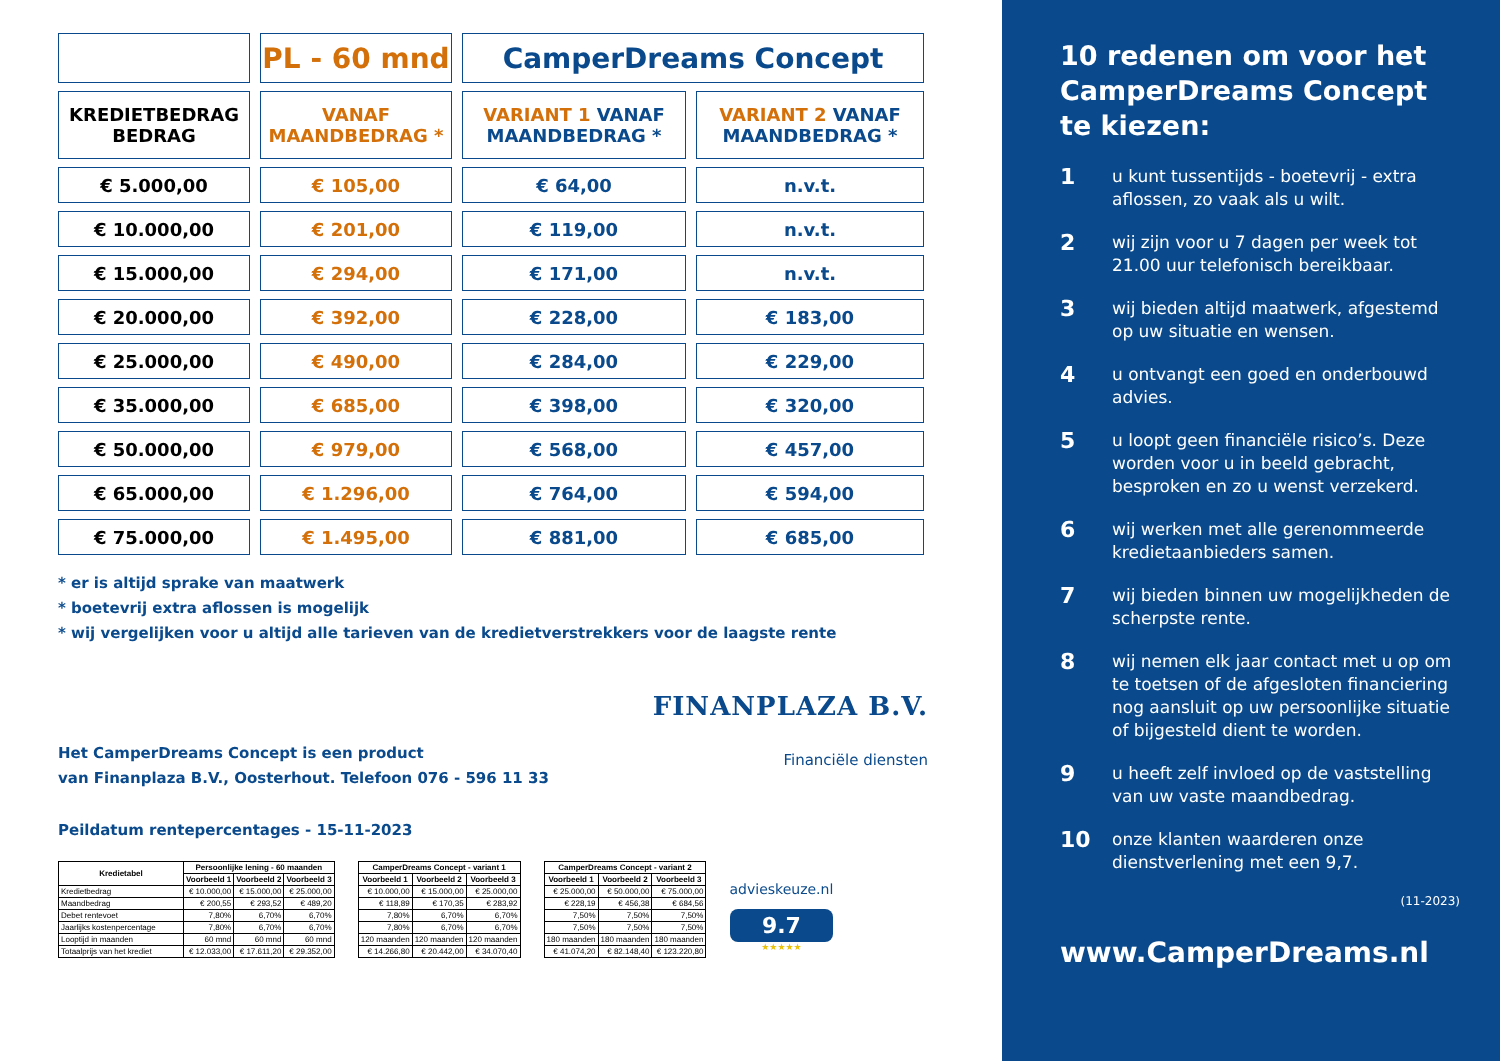| | PL - 60 mnd | CamperDreams Concept | |
| KREDIETBEDRAG BEDRAG | VANAF MAANDBEDRAG * | VARIANT 1 VANAF MAANDBEDRAG * | VARIANT 2 VANAF MAANDBEDRAG * |
| € 5.000,00 | € 105,00 | € 64,00 | n.v.t. |
| € 10.000,00 | € 201,00 | € 119,00 | n.v.t. |
| € 15.000,00 | € 294,00 | € 171,00 | n.v.t. |
| € 20.000,00 | € 392,00 | € 228,00 | € 183,00 |
| € 25.000,00 | € 490,00 | € 284,00 | € 229,00 |
| € 35.000,00 | € 685,00 | € 398,00 | € 320,00 |
| € 50.000,00 | € 979,00 | € 568,00 | € 457,00 |
| € 65.000,00 | € 1.296,00 | € 764,00 | € 594,00 |
| € 75.000,00 | € 1.495,00 | € 881,00 | € 685,00 |
* er is altijd sprake van maatwerk
* boetevrij extra aflossen is mogelijk
* wij vergelijken voor u altijd alle tarieven van de kredietverstrekkers voor de laagste rente
Het CamperDreams Concept is een product
van Finanplaza B.V., Oosterhout. Telefoon 076 - 596 11 33
FINANPLAZA B.V.
Financiële diensten
Peildatum rentepercentages - 15-11-2023
| Kredietabel | Persoonlijke lening - 60 maanden | | |
| --- | --- | --- | --- |
| | Voorbeeld 1 | Voorbeeld 2 | Voorbeeld 3 |
| Kredietbedrag | € 10.000,00 | € 15.000,00 | € 25.000,00 |
| Maandbedrag | € 200,55 | € 293,52 | € 489,20 |
| Debet rentevoet | 7,80% | 6,70% | 6,70% |
| Jaarlijks kostenpercentage | 7,80% | 6,70% | 6,70% |
| Looptijd in maanden | 60 mnd | 60 mnd | 60 mnd |
| Totaalprijs van het krediet | € 12.033,00 | € 17.611,20 | € 29.352,00 |
| CamperDreams Concept - variant 1 | | |
| --- | --- | --- |
| Voorbeeld 1 | Voorbeeld 2 | Voorbeeld 3 |
| € 10.000,00 | € 15.000,00 | € 25.000,00 |
| € 118,89 | € 170,35 | € 283,92 |
| 7,80% | 6,70% | 6,70% |
| 7,80% | 6,70% | 6,70% |
| 120 maanden | 120 maanden | 120 maanden |
| € 14.266,80 | € 20.442,00 | € 34.070,40 |
| CamperDreams Concept - variant 2 | | |
| --- | --- | --- |
| Voorbeeld 1 | Voorbeeld 2 | Voorbeeld 3 |
| € 25.000,00 | € 50.000,00 | € 75.000,00 |
| € 228,19 | € 456,38 | € 684,56 |
| 7,50% | 7,50% | 7,50% |
| 7,50% | 7,50% | 7,50% |
| 180 maanden | 180 maanden | 180 maanden |
| € 41.074,20 | € 82.148,40 | € 123.220,80 |
advieskeuze.nl
9.7
★★★★★
10 redenen om voor het CamperDreams Concept te kiezen:
1 u kunt tussentijds - boetevrij - extra aflossen, zo vaak als u wilt.
2 wij zijn voor u 7 dagen per week tot 21.00 uur telefonisch bereikbaar.
3 wij bieden altijd maatwerk, afgestemd op uw situatie en wensen.
4 u ontvangt een goed en onderbouwd advies.
5 u loopt geen financiële risico’s. Deze worden voor u in beeld gebracht, besproken en zo u wenst verzekerd.
6 wij werken met alle gerenommeerde kredietaanbieders samen.
7 wij bieden binnen uw mogelijkheden de scherpste rente.
8 wij nemen elk jaar contact met u op om te toetsen of de afgesloten financiering nog aansluit op uw persoonlijke situatie of bijgesteld dient te worden.
9 u heeft zelf invloed op de vaststelling van uw vaste maandbedrag.
10 onze klanten waarderen onze dienstverlening met een 9,7.
(11-2023)
www.CamperDreams.nl